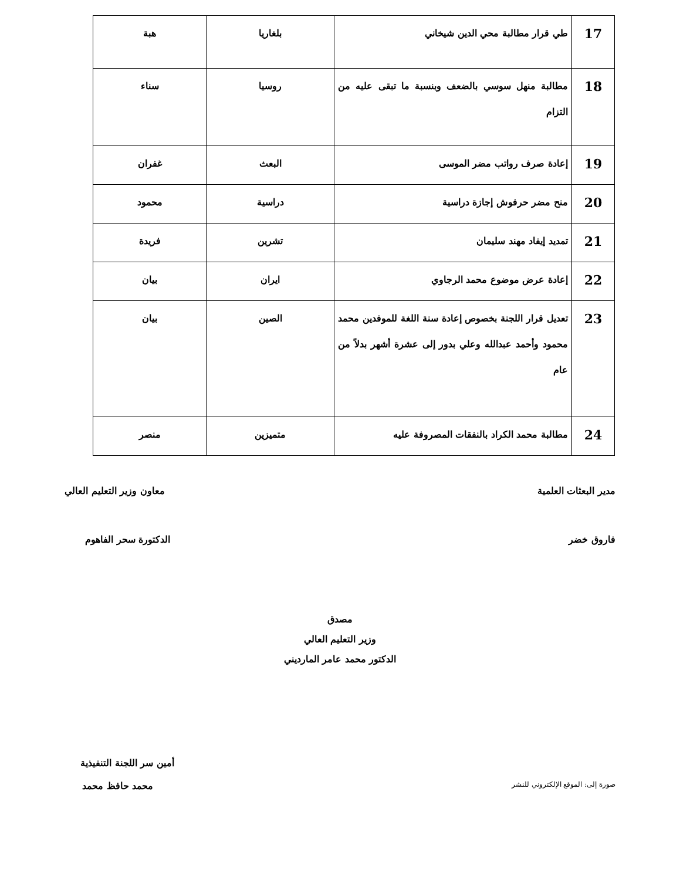| 17 | طي قرار مطالبة محي الدين شيخاني | بلغاريا | هبة |
| 18 | مطالبة منهل سوسي بالضعف وبنسبة ما تبقى عليه من التزام | روسيا | سناء |
| 19 | إعادة صرف رواتب مضر الموسى | البعث | غفران |
| 20 | منح مضر حرفوش إجازة دراسية | دراسية | محمود |
| 21 | تمديد إيفاد مهند سليمان | تشرين | فريدة |
| 22 | إعادة عرض موضوع محمد الرجاوي | ايران | بيان |
| 23 | تعديل قرار اللجنة بخصوص إعادة سنة اللغة للموفدين محمد محمود وأحمد عبدالله وعلي بدور إلى عشرة أشهر بدلاً من عام | الصين | بيان |
| 24 | مطالبة محمد الكراد بالنفقات المصروفة عليه | متميزين | منصر |
مدير البعثات العلمية معاون وزير التعليم العالي
فاروق خضر الدكتورة سحر الفاهوم
مصدق
وزير التعليم العالي
الدكتور محمد عامر المارديني
أمين سر اللجنة التنفيذية
صورة إلى: الموقع الإلكتروني للنشر محمد حافظ محمد